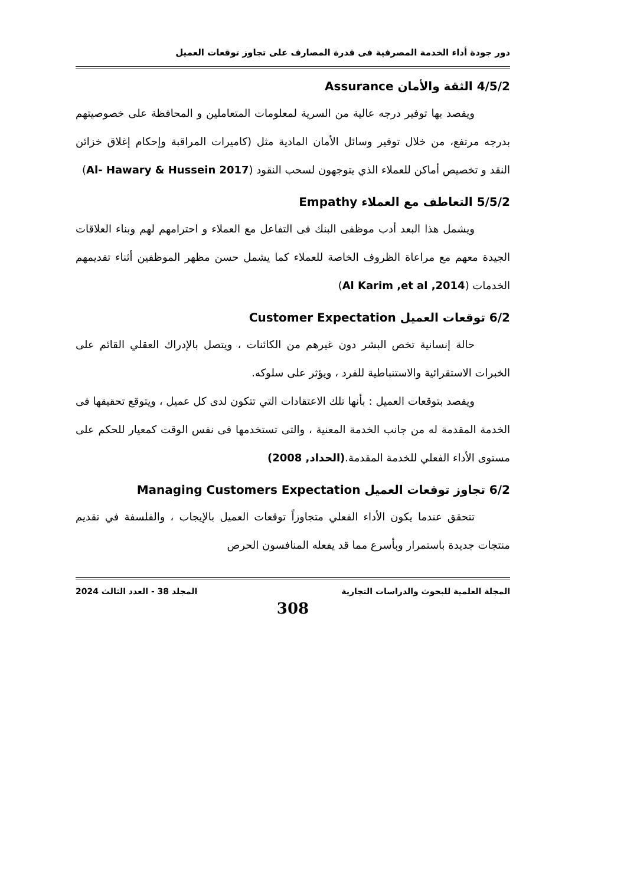دور جودة أداء الخدمة المصرفية فى قدرة المصارف على تجاوز توقعات العميل
4/5/2 الثقة والأمان Assurance
ويقصد بها توفير درجه عالية من السرية لمعلومات المتعاملين و المحافظة على خصوصيتهم بدرجه مرتفع، من خلال توفير وسائل الأمان المادية مثل (كاميرات المراقبة وإحكام إغلاق خزائن النقد و تخصيص أماكن للعملاء الذي يتوجهون لسحب النقود (Al- Hawary & Hussein 2017)
5/5/2 التعاطف مع العملاء Empathy
ويشمل هذا البعد أدب موظفى البنك فى التفاعل مع العملاء و احترامهم لهم وبناء العلاقات الجيدة معهم مع مراعاة الظروف الخاصة للعملاء كما يشمل حسن مظهر الموظفين أثناء تقديمهم الخدمات (Al Karim ,et al ,2014)
6/2 توقعات العميل Customer Expectation
حالة إنسانية تخص البشر دون غيرهم من الكائنات ، ويتصل بالإدراك العقلي القائم على الخبرات الاستقرائية والاستنباطية للفرد ، ويؤثر على سلوكه.
ويقصد بتوقعات العميل : بأنها تلك الاعتقادات التي تتكون لدى كل عميل ، ويتوقع تحقيقها فى الخدمة المقدمة له من جانب الخدمة المعنية ، والتى تستخدمها فى نفس الوقت كمعيار للحكم على مستوى الأداء الفعلي للخدمة المقدمة.(الحداد, 2008)
6/2 تجاوز توقعات العميل Managing Customers Expectation
تتحقق عندما يكون الأداء الفعلي متجاوزاً توقعات العميل بالإيجاب ، والفلسفة في تقديم منتجات جديدة باستمرار وبأسرع مما قد يفعله المنافسون الحرص
المجلة العلمية للبحوث والدراسات التجارية المجلد 38 - العدد الثالث 2024
308